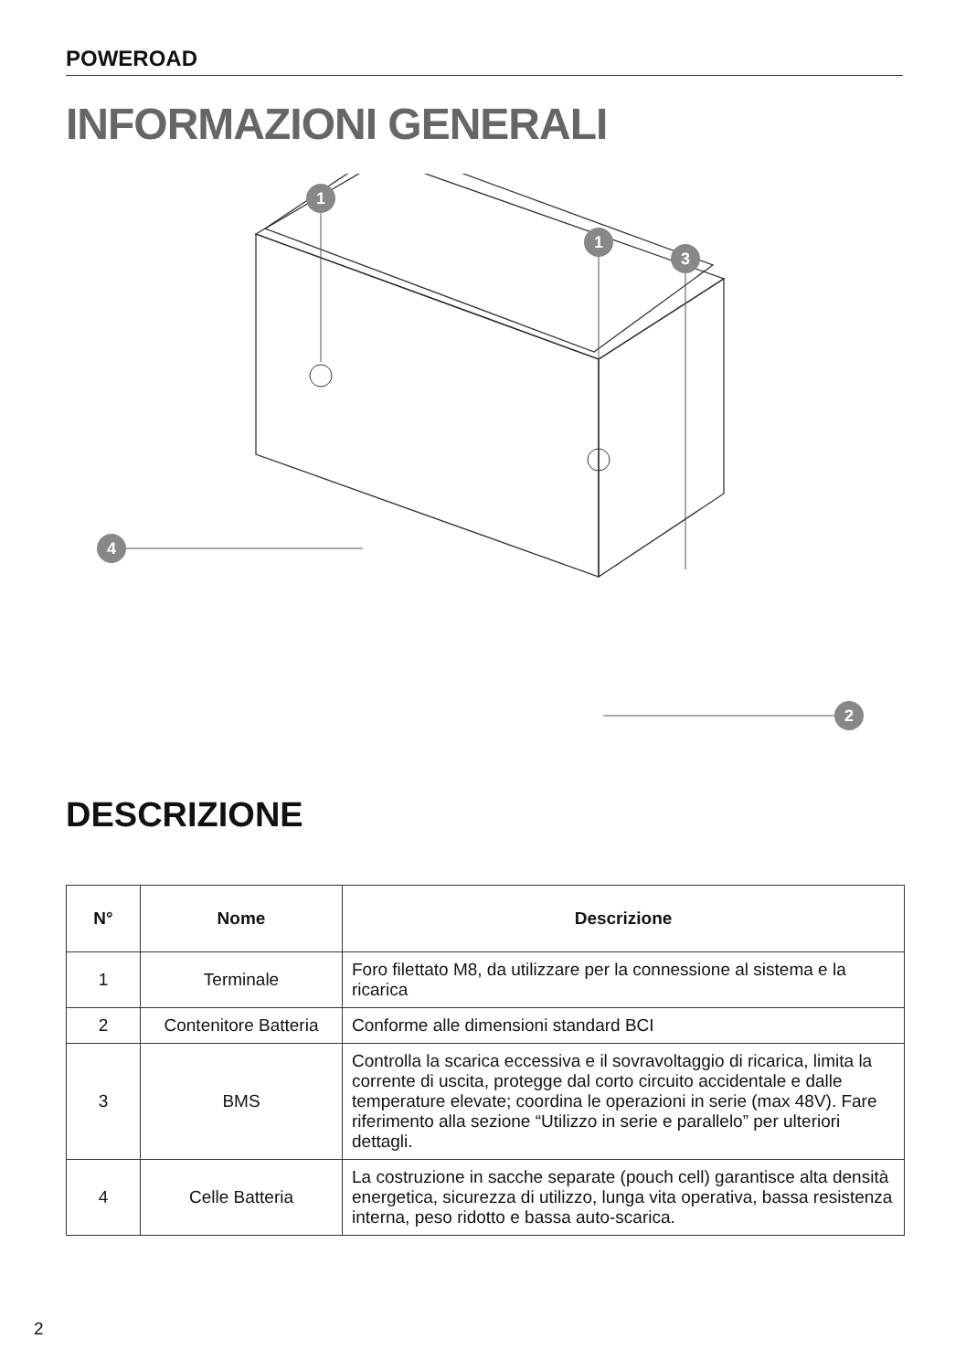POWEROAD
INFORMAZIONI GENERALI
1
1
3
4
2
DESCRIZIONE
| N° | Nome | Descrizione |
| --- | --- | --- |
| 1 | Terminale | Foro filettato M8, da utilizzare per la connessione al sistema e la ricarica |
| 2 | Contenitore Batteria | Conforme alle dimensioni standard BCI |
| 3 | BMS | Controlla la scarica eccessiva e il sovravoltaggio di ricarica, limita la corrente di uscita, protegge dal corto circuito accidentale e dalle temperature elevate; coordina le operazioni in serie (max 48V). Fare riferimento alla sezione “Utilizzo in serie e parallelo” per ulteriori dettagli. |
| 4 | Celle Batteria | La costruzione in sacche separate (pouch cell) garantisce alta densità energetica, sicurezza di utilizzo, lunga vita operativa, bassa resistenza interna, peso ridotto e bassa auto-scarica. |
2